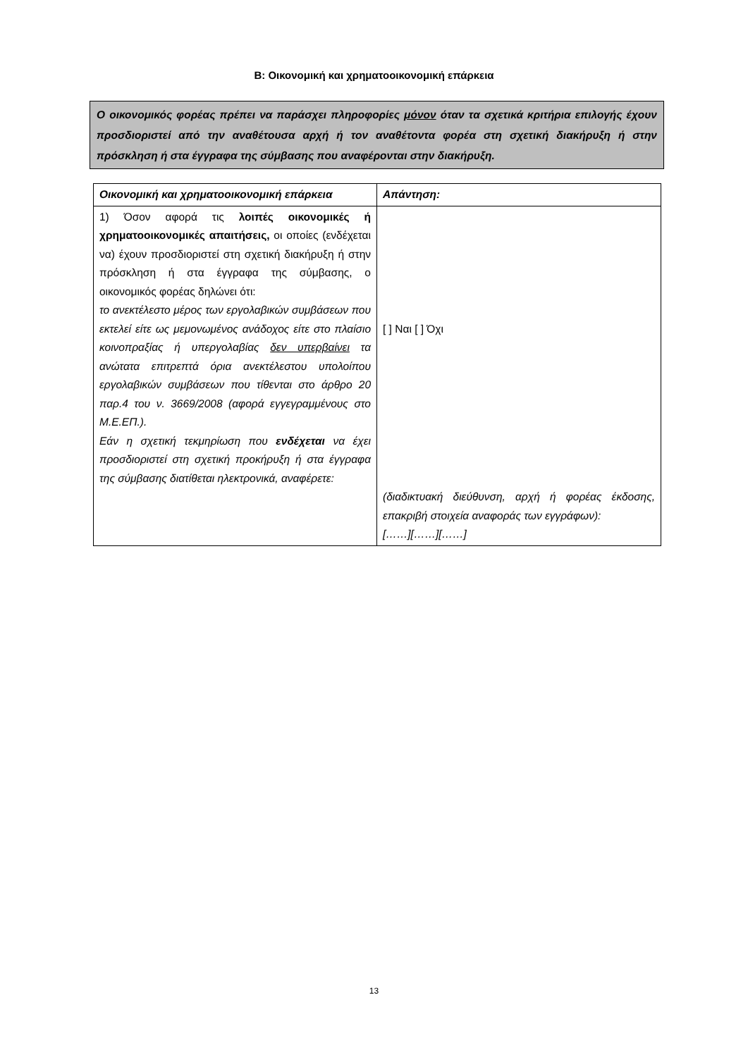Β: Οικονομική και χρηματοοικονομική επάρκεια
Ο οικονομικός φορέας πρέπει να παράσχει πληροφορίες μόνον όταν τα σχετικά κριτήρια επιλογής έχουν προσδιοριστεί από την αναθέτουσα αρχή ή τον αναθέτοντα φορέα στη σχετική διακήρυξη ή στην πρόσκληση ή στα έγγραφα της σύμβασης που αναφέρονται στην διακήρυξη.
| Οικονομική και χρηματοοικονομική επάρκεια | Απάντηση: |
| --- | --- |
| 1) Όσον αφορά τις λοιπές οικονομικές ή χρηματοοικονομικές απαιτήσεις, οι οποίες (ενδέχεται να) έχουν προσδιοριστεί στη σχετική διακήρυξη ή στην πρόσκληση ή στα έγγραφα της σύμβασης, ο οικονομικός φορέας δηλώνει ότι: το ανεκτέλεστο μέρος των εργολαβικών συμβάσεων που εκτελεί είτε ως μεμονωμένος ανάδοχος είτε στο πλαίσιο κοινοπραξίας ή υπεργολαβίας δεν υπερβαίνει τα ανώτατα επιτρεπτά όρια ανεκτέλεστου υπολοίπου εργολαβικών συμβάσεων που τίθενται στο άρθρο 20 παρ.4 του ν. 3669/2008 (αφορά εγγεγραμμένους στο Μ.Ε.ΕΠ.). Εάν η σχετική τεκμηρίωση που ενδέχεται να έχει προσδιοριστεί στη σχετική προκήρυξη ή στα έγγραφα της σύμβασης διατίθεται ηλεκτρονικά, αναφέρετε: | [ ] Ναι [ ] Όχι (διαδικτυακή διεύθυνση, αρχή ή φορέας έκδοσης, επακριβή στοιχεία αναφοράς των εγγράφων): [……][……][……] |
13